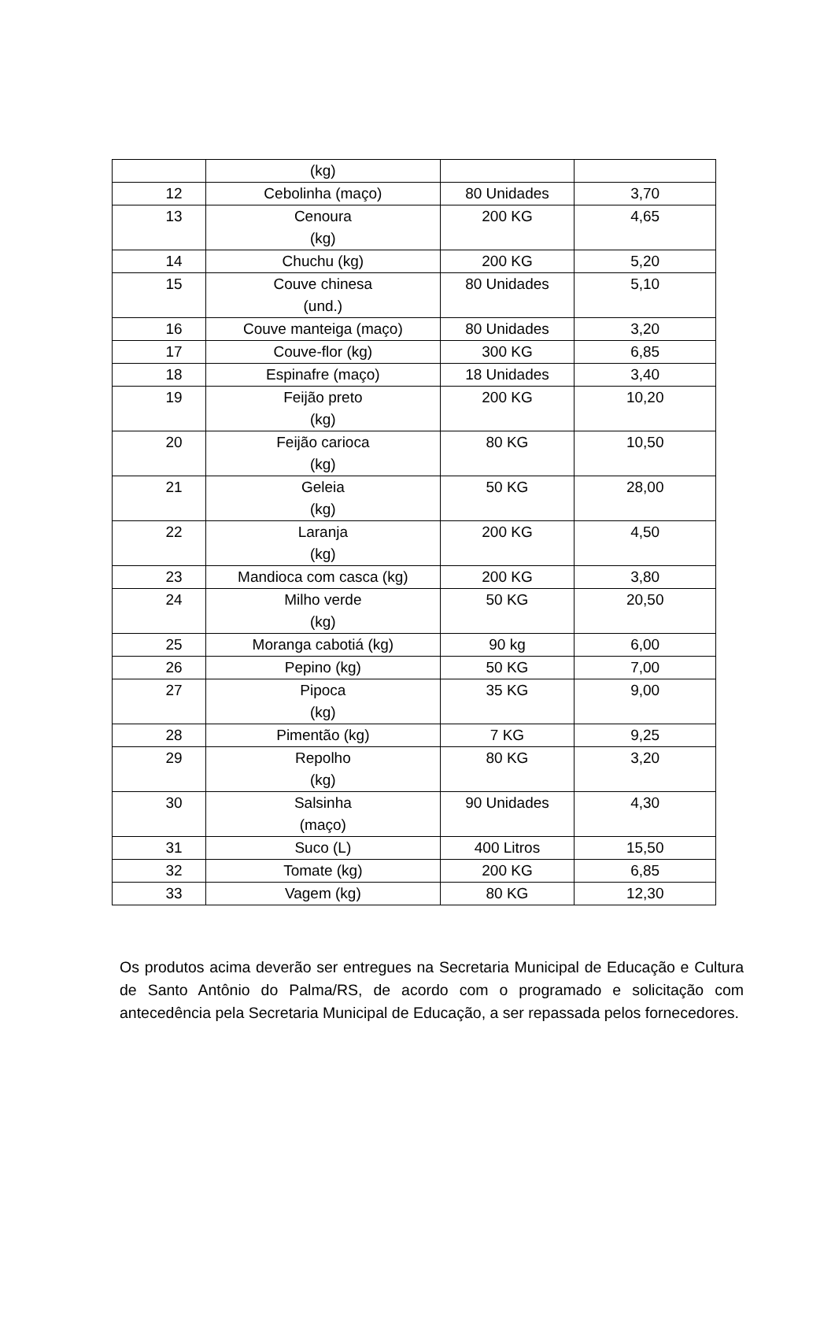| | (kg) | | |
| 12 | Cebolinha (maço) | 80 Unidades | 3,70 |
| 13 | Cenoura (kg) | 200 KG | 4,65 |
| 14 | Chuchu (kg) | 200 KG | 5,20 |
| 15 | Couve chinesa (und.) | 80 Unidades | 5,10 |
| 16 | Couve manteiga (maço) | 80 Unidades | 3,20 |
| 17 | Couve-flor (kg) | 300 KG | 6,85 |
| 18 | Espinafre (maço) | 18 Unidades | 3,40 |
| 19 | Feijão preto (kg) | 200 KG | 10,20 |
| 20 | Feijão carioca (kg) | 80 KG | 10,50 |
| 21 | Geleia (kg) | 50 KG | 28,00 |
| 22 | Laranja (kg) | 200 KG | 4,50 |
| 23 | Mandioca com casca (kg) | 200 KG | 3,80 |
| 24 | Milho verde (kg) | 50 KG | 20,50 |
| 25 | Moranga cabotiá (kg) | 90 kg | 6,00 |
| 26 | Pepino (kg) | 50 KG | 7,00 |
| 27 | Pipoca (kg) | 35 KG | 9,00 |
| 28 | Pimentão (kg) | 7 KG | 9,25 |
| 29 | Repolho (kg) | 80 KG | 3,20 |
| 30 | Salsinha (maço) | 90 Unidades | 4,30 |
| 31 | Suco (L) | 400 Litros | 15,50 |
| 32 | Tomate (kg) | 200 KG | 6,85 |
| 33 | Vagem (kg) | 80 KG | 12,30 |
Os produtos acima deverão ser entregues na Secretaria Municipal de Educação e Cultura de Santo Antônio do Palma/RS, de acordo com o programado e solicitação com antecedência pela Secretaria Municipal de Educação, a ser repassada pelos fornecedores.